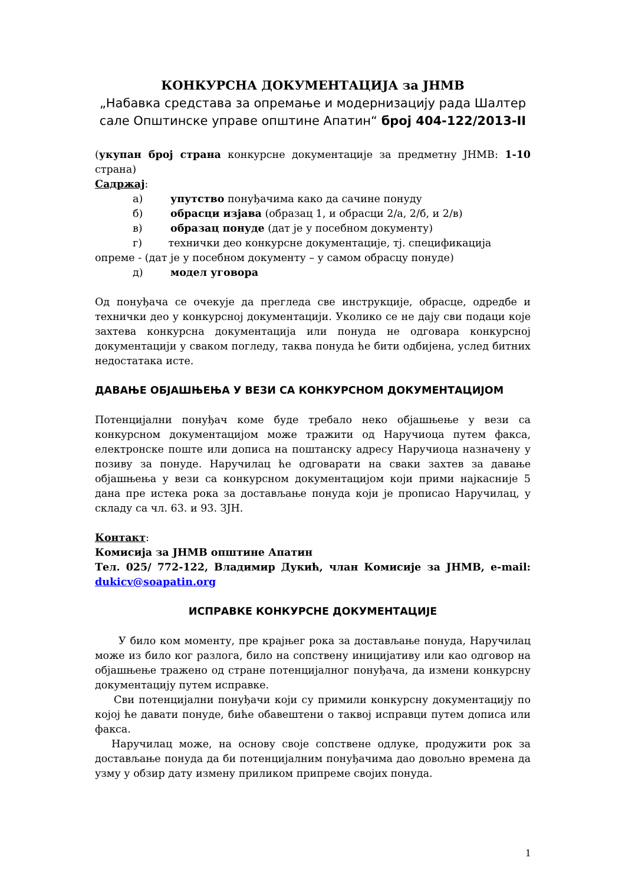КОНКУРСНА ДОКУМЕНТАЦИЈА за ЈНМВ
„Набавка средстава за опремање и модернизацију рада Шалтер сале Општинске управе општине Апатин“ број 404-122/2013-II
(укупан број страна конкурсне документације за предметну ЈНМВ: 1-10 страна)
Садржај:
а) упутство понуђачима како да сачине понуду
б) обрасци изјава (образац 1, и обрасци 2/а, 2/б, и 2/в)
в) образац понуде (дат је у посебном документу)
г) технички део конкурсне документације, тј. спецификација
опреме - (дат је у посебном документу – у самом обрасцу понуде)
д) модел уговора
Од понуђача се очекује да прегледа све инструкције, обрасце, одредбе и технички део у конкурсној документацији. Уколико се не дају сви подаци које захтева конкурсна документација или понуда не одговара конкурсној документацији у сваком погледу, таква понуда ће бити одбијена, услед битних недостатака исте.
ДАВАЊЕ ОБЈАШЊЕЊА У ВЕЗИ СА КОНКУРСНОМ ДОКУМЕНТАЦИЈОМ
Потенцијални понуђач коме буде требало неко објашњење у вези са конкурсном документацијом може тражити од Наручиоца путем факса, електронске поште или дописа на поштанску адресу Наручиоца назначену у позиву за понуде. Наручилац ће одговарати на сваки захтев за давање објашњења у вези са конкурсном документацијом који прими најкасније 5 дана пре истека рока за достављање понуда који је прописао Наручилац, у складу са чл. 63. и 93. ЗЈН.
Контакт:
Комисија за ЈНМВ општине Апатин
Тел. 025/ 772-122, Владимир Дукић, члан Комисије за ЈНМВ, e-mail: dukicv@soapatin.org
ИСПРАВКЕ КОНКУРСНЕ ДОКУМЕНТАЦИЈЕ
У било ком моменту, пре крајњег рока за достављање понуда, Наручилац може из било ког разлога, било на сопствену иницијативу или као одговор на објашњење тражено од стране потенцијалног понуђача, да измени конкурсну документацију путем исправке.
Сви потенцијални понуђачи који су примили конкурсну документацију по којој ће давати понуде, биће обавештени о таквој исправци путем дописа или факса.
Наручилац може, на основу своје сопствене одлуке, продужити рок за достављање понуда да би потенцијалним понуђачима дао довољно времена да узму у обзир дату измену приликом припреме својих понуда.
1